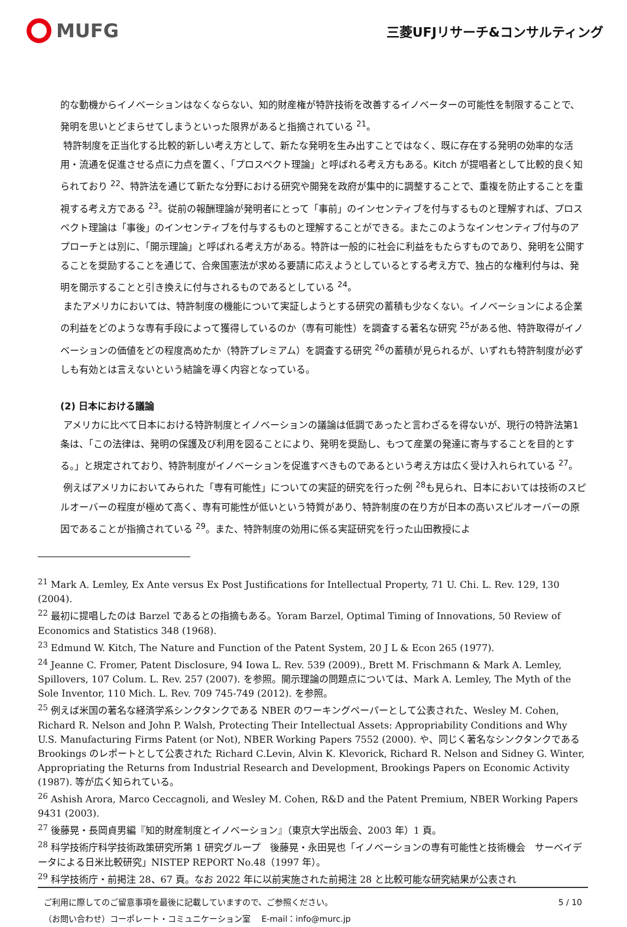MUFG
三菱UFJリサーチ&コンサルティング
的な動機からイノベーションはなくならない、知的財産権が特許技術を改善するイノベーターの可能性を制限することで、発明を思いとどまらせてしまうといった限界があると指摘されている <sup>21</sup>。
特許制度を正当化する比較的新しい考え方として、新たな発明を生み出すことではなく、既に存在する発明の効率的な活用・流通を促進させる点に力点を置く、「プロスペクト理論」と呼ばれる考え方もある。Kitch が提唱者として比較的良く知られており <sup>22</sup>、特許法を通じて新たな分野における研究や開発を政府が集中的に調整することで、重複を防止することを重視する考え方である <sup>23</sup>。従前の報酬理論が発明者にとって「事前」のインセンティブを付与するものと理解すれば、プロスペクト理論は「事後」のインセンティブを付与するものと理解することができる。またこのようなインセンティブ付与のアプローチとは別に、「開示理論」と呼ばれる考え方がある。特許は一般的に社会に利益をもたらすものであり、発明を公開することを奨励することを通じて、合衆国憲法が求める要請に応えようとしているとする考え方で、独占的な権利付与は、発明を開示することと引き換えに付与されるものであるとしている <sup>24</sup>。
またアメリカにおいては、特許制度の機能について実証しようとする研究の蓄積も少なくない。イノベーションによる企業の利益をどのような専有手段によって獲得しているのか（専有可能性）を調査する著名な研究 <sup>25</sup>がある他、特許取得がイノベーションの価値をどの程度高めたか（特許プレミアム）を調査する研究 <sup>26</sup>の蓄積が見られるが、いずれも特許制度が必ずしも有効とは言えないという結論を導く内容となっている。
(2) 日本における議論
アメリカに比べて日本における特許制度とイノベーションの議論は低調であったと言わざるを得ないが、現行の特許法第1条は、「この法律は、発明の保護及び利用を図ることにより、発明を奨励し、もつて産業の発達に寄与することを目的とする。」と規定されており、特許制度がイノベーションを促進すべきものであるという考え方は広く受け入れられている <sup>27</sup>。
例えばアメリカにおいてみられた「専有可能性」についての実証的研究を行った例 <sup>28</sup>も見られ、日本においては技術のスピルオーバーの程度が極めて高く、専有可能性が低いという特質があり、特許制度の在り方が日本の高いスピルオーバーの原因であることが指摘されている <sup>29</sup>。また、特許制度の効用に係る実証研究を行った山田教授によ
<sup>21</sup> Mark A. Lemley, Ex Ante versus Ex Post Justifications for Intellectual Property, 71 U. Chi. L. Rev. 129, 130 (2004).
<sup>22</sup> 最初に提唱したのは Barzel であるとの指摘もある。Yoram Barzel, Optimal Timing of Innovations, 50 Review of Economics and Statistics 348 (1968).
<sup>23</sup> Edmund W. Kitch, The Nature and Function of the Patent System, 20 J L & Econ 265 (1977).
<sup>24</sup> Jeanne C. Fromer, Patent Disclosure, 94 Iowa L. Rev. 539 (2009)., Brett M. Frischmann & Mark A. Lemley, Spillovers, 107 Colum. L. Rev. 257 (2007). を参照。開示理論の問題点については、Mark A. Lemley, The Myth of the Sole Inventor, 110 Mich. L. Rev. 709 745-749 (2012). を参照。
<sup>25</sup> 例えば米国の著名な経済学系シンクタンクである NBER のワーキングペーパーとして公表された、Wesley M. Cohen, Richard R. Nelson and John P. Walsh, Protecting Their Intellectual Assets: Appropriability Conditions and Why U.S. Manufacturing Firms Patent (or Not), NBER Working Papers 7552 (2000). や、同じく著名なシンクタンクである Brookings のレポートとして公表された Richard C.Levin, Alvin K. Klevorick, Richard R. Nelson and Sidney G. Winter, Appropriating the Returns from Industrial Research and Development, Brookings Papers on Economic Activity (1987). 等が広く知られている。
<sup>26</sup> Ashish Arora, Marco Ceccagnoli, and Wesley M. Cohen, R&D and the Patent Premium, NBER Working Papers 9431 (2003).
<sup>27</sup> 後藤晃・長岡貞男編『知的財産制度とイノベーション』（東京大学出版会、2003 年）1 頁。
<sup>28</sup> 科学技術庁科学技術政策研究所第 1 研究グループ　後藤晃・永田晃也「イノベーションの専有可能性と技術機会　サーベイデータによる日米比較研究」NISTEP REPORT No.48（1997 年）。
<sup>29</sup> 科学技術庁・前掲注 28、67 頁。なお 2022 年に以前実施された前掲注 28 と比較可能な研究結果が公表され
ご利用に際してのご留意事項を最後に記載していますので、ご参照ください。
（お問い合わせ）コーポレート・コミュニケーション室　 E-mail：info@murc.jp
5 / 10